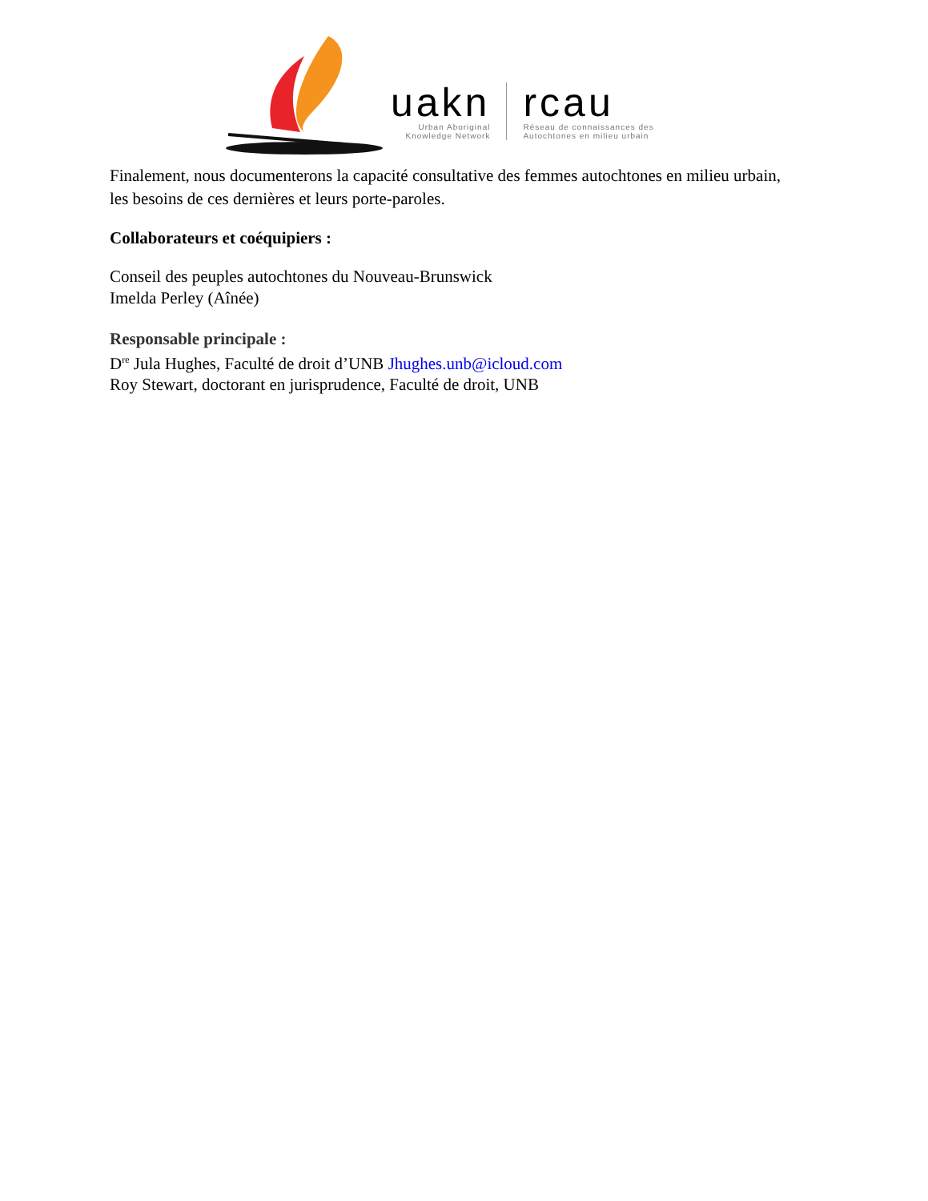uakn
Urban Aboriginal
Knowledge Network
rcau
Réseau de connaissances des
Autochtones en milieu urbain
Finalement, nous documenterons la capacité consultative des femmes autochtones en milieu urbain, les besoins de ces dernières et leurs porte-paroles.
Collaborateurs et coéquipiers :
Conseil des peuples autochtones du Nouveau-Brunswick
Imelda Perley (Aînée)
Responsable principale :
D<sup>re</sup> Jula Hughes, Faculté de droit d’UNB Jhughes.unb@icloud.com
Roy Stewart, doctorant en jurisprudence, Faculté de droit, UNB